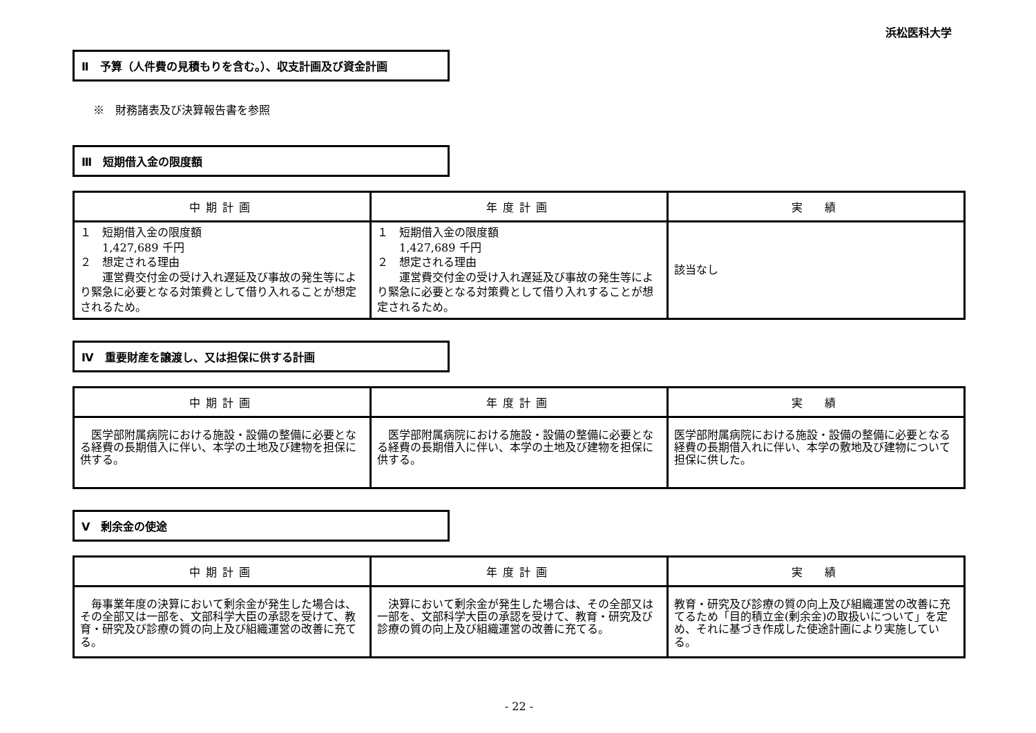浜松医科大学
Ⅱ　予算（人件費の見積もりを含む。）、収支計画及び資金計画
※　財務諸表及び決算報告書を参照
Ⅲ　短期借入金の限度額
| 中期計画 | 年度計画 | 実 績 |
| --- | --- | --- |
| １ 短期借入金の限度額 1,427,689 千円 ２ 想定される理由 運営費交付金の受け入れ遅延及び事故の発生等により緊急に必要となる対策費として借り入れることが想定されるため。 | １ 短期借入金の限度額 1,427,689 千円 ２ 想定される理由 運営費交付金の受け入れ遅延及び事故の発生等により緊急に必要となる対策費として借り入れすることが想定されるため。 | 該当なし |
Ⅳ　重要財産を譲渡し、又は担保に供する計画
| 中期計画 | 年度計画 | 実 績 |
| --- | --- | --- |
| 医学部附属病院における施設・設備の整備に必要となる経費の長期借入に伴い、本学の土地及び建物を担保に供する。 | 医学部附属病院における施設・設備の整備に必要となる経費の長期借入に伴い、本学の土地及び建物を担保に供する。 | 医学部附属病院における施設・設備の整備に必要となる経費の長期借入れに伴い、本学の敷地及び建物について担保に供した。 |
Ⅴ　剰余金の使途
| 中期計画 | 年度計画 | 実 績 |
| --- | --- | --- |
| 毎事業年度の決算において剰余金が発生した場合は、その全部又は一部を、文部科学大臣の承認を受けて、教育・研究及び診療の質の向上及び組織運営の改善に充てる。 | 決算において剰余金が発生した場合は、その全部又は一部を、文部科学大臣の承認を受けて、教育・研究及び診療の質の向上及び組織運営の改善に充てる。 | 教育・研究及び診療の質の向上及び組織運営の改善に充てるため「目的積立金(剰余金)の取扱いについて」を定め、それに基づき作成した使途計画により実施している。 |
- 22 -